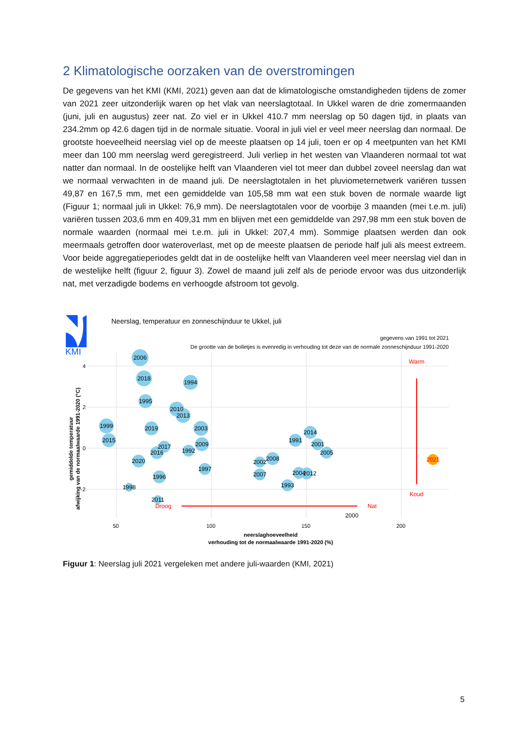2 Klimatologische oorzaken van de overstromingen
De gegevens van het KMI (KMI, 2021) geven aan dat de klimatologische omstandigheden tijdens de zomer van 2021 zeer uitzonderlijk waren op het vlak van neerslagtotaal. In Ukkel waren de drie zomermaanden (juni, juli en augustus) zeer nat. Zo viel er in Ukkel 410.7 mm neerslag op 50 dagen tijd, in plaats van 234.2mm op 42.6 dagen tijd in de normale situatie. Vooral in juli viel er veel meer neerslag dan normaal. De grootste hoeveelheid neerslag viel op de meeste plaatsen op 14 juli, toen er op 4 meetpunten van het KMI meer dan 100 mm neerslag werd geregistreerd. Juli verliep in het westen van Vlaanderen normaal tot wat natter dan normaal. In de oostelijke helft van Vlaanderen viel tot meer dan dubbel zoveel neerslag dan wat we normaal verwachten in de maand juli. De neerslagtotalen in het pluviometernetwerk variëren tussen 49,87 en 167,5 mm, met een gemiddelde van 105,58 mm wat een stuk boven de normale waarde ligt (Figuur 1; normaal juli in Ukkel: 76,9 mm). De neerslagtotalen voor de voorbije 3 maanden (mei t.e.m. juli) variëren tussen 203,6 mm en 409,31 mm en blijven met een gemiddelde van 297,98 mm een stuk boven de normale waarden (normaal mei t.e.m. juli in Ukkel: 207,4 mm). Sommige plaatsen werden dan ook meermaals getroffen door wateroverlast, met op de meeste plaatsen de periode half juli als meest extreem. Voor beide aggregatieperiodes geldt dat in de oostelijke helft van Vlaanderen veel meer neerslag viel dan in de westelijke helft (figuur 2, figuur 3). Zowel de maand juli zelf als de periode ervoor was dus uitzonderlijk nat, met verzadigde bodems en verhoogde afstroom tot gevolg.
KMI
Neerslag, temperatuur en zonneschijnduur te Ukkel, juli
gegevens van 1991 tot 2021
De grootte van de bolletjes is evenredig in verhouding tot deze van de normale zonneschijnduur 1991-2020
4
2
0
-2
50
100
150
200
neerslaghoeveelheid
verhouding tot de normaalwaarde 1991-2020 (%)
gemiddelde temperatuur
afwijking van de normaalwaarde 1991-2020 (°C)
2006
2018
1994
1995
2010
2013
1999
2019
2003
2015
2017
2016
1992
2009
2020
1997
1996
1998
2011
2002
2008
2007
1991
2014
2001
2005
2004
2012
1993
2000
Warm
Koud
Droog
Nat
2021
Figuur 1: Neerslag juli 2021 vergeleken met andere juli-waarden (KMI, 2021)
5